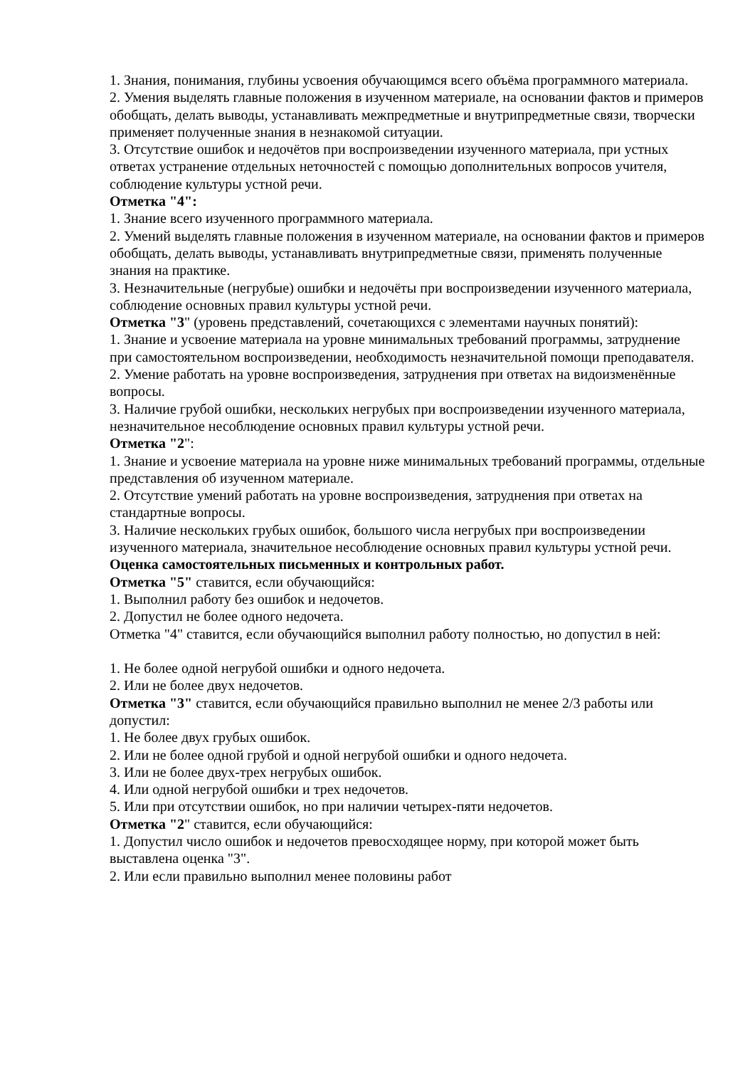1. Знания, понимания, глубины усвоения обучающимся всего объёма программного материала.
2. Умения выделять главные положения в изученном материале, на основании фактов и примеров обобщать, делать выводы, устанавливать межпредметные и внутрипредметные связи, творчески применяет полученные знания в незнакомой ситуации.
3. Отсутствие ошибок и недочётов при воспроизведении изученного материала, при устных ответах устранение отдельных неточностей с помощью дополнительных вопросов учителя, соблюдение культуры устной речи.
Отметка "4":
1. Знание всего изученного программного материала.
2. Умений выделять главные положения в изученном материале, на основании фактов и примеров обобщать, делать выводы, устанавливать внутрипредметные связи, применять полученные знания на практике.
3. Незначительные (негрубые) ошибки и недочёты при воспроизведении изученного материала, соблюдение основных правил культуры устной речи.
Отметка "3" (уровень представлений, сочетающихся с элементами научных понятий):
1. Знание и усвоение материала на уровне минимальных требований программы, затруднение при самостоятельном воспроизведении, необходимость незначительной помощи преподавателя.
2. Умение работать на уровне воспроизведения, затруднения при ответах на видоизменённые вопросы.
3. Наличие грубой ошибки, нескольких негрубых при воспроизведении изученного материала, незначительное несоблюдение основных правил культуры устной речи.
Отметка "2":
1. Знание и усвоение материала на уровне ниже минимальных требований программы, отдельные представления об изученном материале.
2. Отсутствие умений работать на уровне воспроизведения, затруднения при ответах на стандартные вопросы.
3. Наличие нескольких грубых ошибок, большого числа негрубых при воспроизведении изученного материала, значительное несоблюдение основных правил культуры устной речи.
Оценка самостоятельных письменных и контрольных работ.
Отметка "5" ставится, если обучающийся:
1. Выполнил работу без ошибок и недочетов.
2. Допустил не более одного недочета.
Отметка "4" ставится, если обучающийся выполнил работу полностью, но допустил в ней:
1. Не более одной негрубой ошибки и одного недочета.
2. Или не более двух недочетов.
Отметка "3" ставится, если обучающийся правильно выполнил не менее 2/3 работы или допустил:
1. Не более двух грубых ошибок.
2. Или не более одной грубой и одной негрубой ошибки и одного недочета.
3. Или не более двух-трех негрубых ошибок.
4. Или одной негрубой ошибки и трех недочетов.
5. Или при отсутствии ошибок, но при наличии четырех-пяти недочетов.
Отметка "2" ставится, если обучающийся:
1. Допустил число ошибок и недочетов превосходящее норму, при которой может быть выставлена оценка "3".
2. Или если правильно выполнил менее половины работ